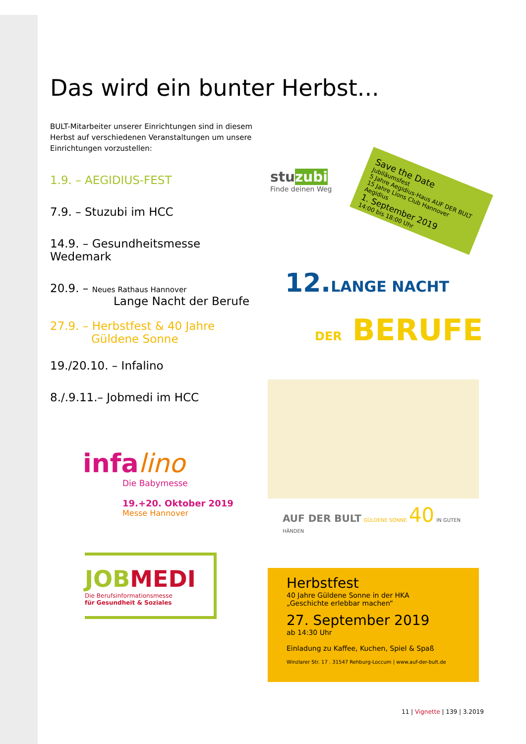Das wird ein bunter Herbst...
BULT-Mitarbeiter unserer Einrichtungen sind in diesem Herbst auf verschiedenen Veranstaltungen um unsere Einrichtungen vorzustellen:
1.9. – AEGIDIUS-FEST
7.9. – Stuzubi im HCC
14.9. – Gesundheitsmesse Wedemark
20.9. – Neues Rathaus Hannover
Lange Nacht der Berufe
27.9. – Herbstfest & 40 Jahre
Güldene Sonne
19./20.10. – Infalino
8./.9.11.– Jobmedi im HCC
infalino
Die Babymesse
19.+20. Oktober 2019
Messe Hannover
JOB MEDI
Die Berufsinformationsmesse
für Gesundheit & Soziales
stuzubi
Finde deinen Weg
Save the Date
Jubiläumsfest
5 Jahre Aegidius-Haus AUF DER BULT
15 Jahre Lions Club Hannover Aegidius
1. September 2019
14:00 bis 18:00 Uhr
12.LANGE NACHT
DER BERUFE
AUF DER BULT GÜLDENE SONNE 40 IN GUTEN HÄNDEN
Herbstfest
40 Jahre Güldene Sonne in der HKA
„Geschichte erlebbar machen“
27. September 2019
ab 14:30 Uhr
Einladung zu Kaffee, Kuchen, Spiel & Spaß
Winzlarer Str. 17 . 31547 Rehburg-Loccum | www.auf-der-bult.de
11 | Vignette | 139 | 3.2019